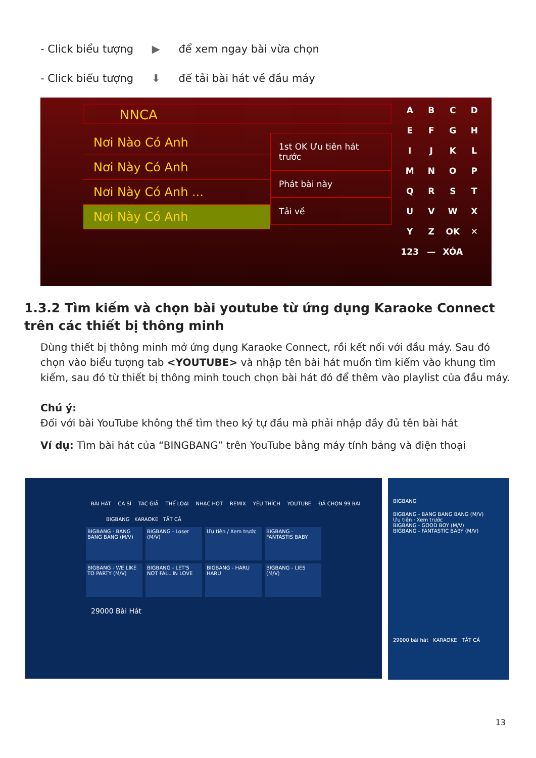- Click biểu tượng ▶ để xem ngay bài vừa chọn
- Click biểu tượng ⬇ để tải bài hát về đầu máy
NNCA
Nơi Nào Có Anh
Nơi Này Có Anh
Nơi Này Có Anh ...
Nơi Này Có Anh
1st OK Ưu tiên hát trước
Phát bài này
Tải về
ABCDEFGHIJKLMNOPQRSTUVWXYZ OK ✕ 123 — XÓA
1.3.2 Tìm kiếm và chọn bài youtube từ ứng dụng Karaoke Connect trên các thiết bị thông minh
Dùng thiết bị thông minh mở ứng dụng Karaoke Connect, rồi kết nối với đầu máy. Sau đó chọn vào biểu tượng tab <YOUTUBE> và nhập tên bài hát muốn tìm kiếm vào khung tìm kiếm, sau đó từ thiết bị thông minh touch chọn bài hát đó để thêm vào playlist của đầu máy.
Chú ý:
Đối với bài YouTube không thể tìm theo ký tự đầu mà phải nhập đầy đủ tên bài hát
Ví dụ: Tìm bài hát của “BINGBANG” trên YouTube bằng máy tính bảng và điện thoại
BÀI HÁT CA SĨ TÁC GIẢ THỂ LOẠI NHẠC HOT REMIX YÊU THÍCH YOUTUBE ĐÃ CHỌN 99 BÀI
BIGBANG KARAOKE TẤT CẢ
BIGBANG - BANG BANG BANG (M/V)
BIGBANG - Loser (M/V)
Ưu tiên / Xem trước
BIGBANG - FANTASTIS BABY
BIGBANG - WE LIKE TO PARTY (M/V)
BIGBANG - LET'S NOT FALL IN LOVE
BIGBANG - HARU HARU
BIGBANG - LIES (M/V)
29000 Bài Hát
BIGBANG
BIGBANG - BANG BANG BANG (M/V)
Ưu tiên · Xem trước
BIGBANG - GOOD BOY (M/V)
BIGBANG - FANTASTIC BABY (M/V)
29000 bài hát KARAOKE TẤT CẢ
13